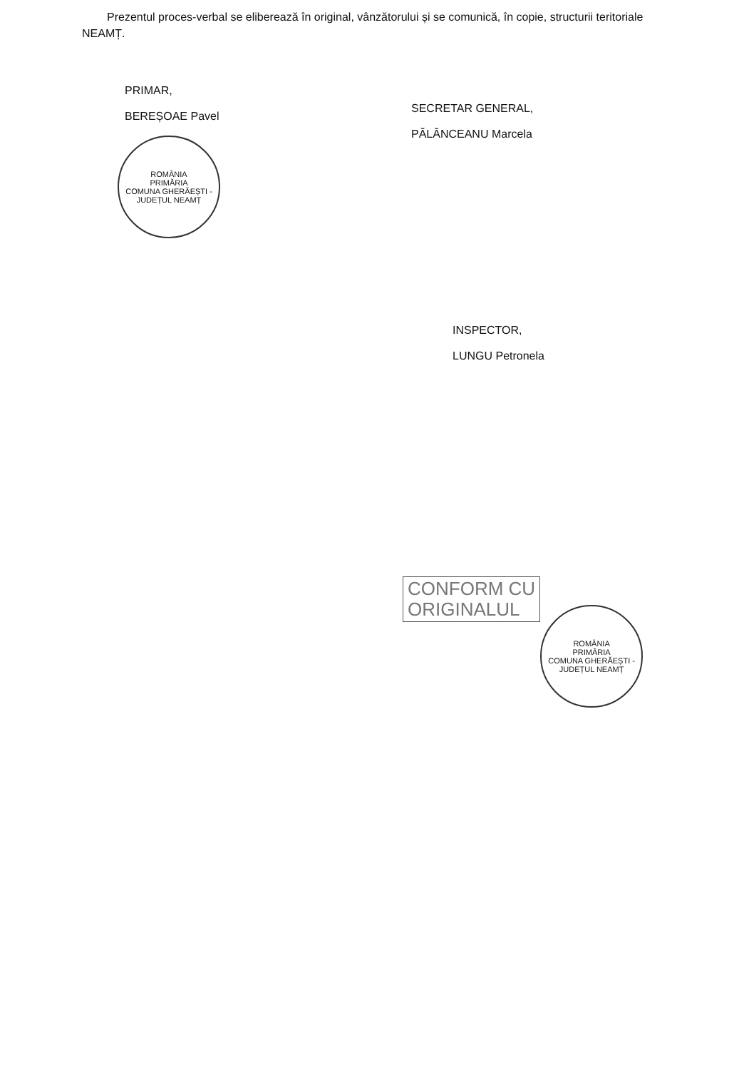Prezentul proces-verbal se eliberează în original, vânzătorului și se comunică, în copie, structurii teritoriale NEAMȚ.
PRIMAR,
BEREȘOAE Pavel
ROMÂNIA
PRIMĂRIA
COMUNA GHERĂEȘTI - JUDEȚUL NEAMȚ
SECRETAR GENERAL,
PĂLĂNCEANU Marcela
INSPECTOR,
LUNGU Petronela
CONFORM CU
ORIGINALUL
ROMÂNIA
PRIMĂRIA
COMUNA GHERĂEȘTI - JUDEȚUL NEAMȚ